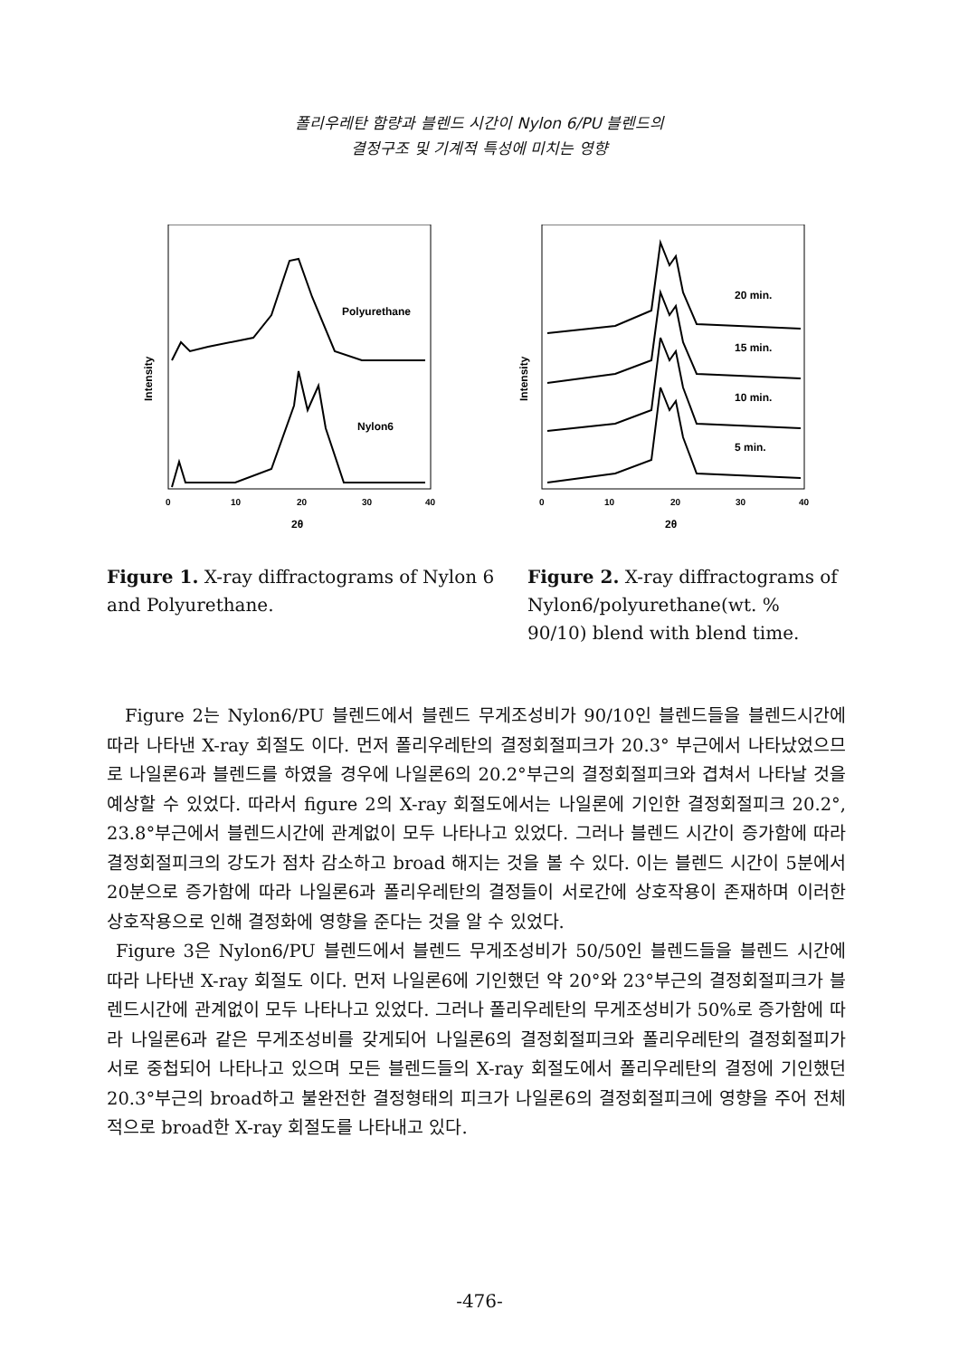폴리우레탄 함량과 블렌드 시간이 Nylon 6/PU 블렌드의
결정구조 및 기계적 특성에 미치는 영향
Polyurethane
Nylon6
Intensity
0
10
20
30
40
2θ
20 min.
15 min.
10 min.
5 min.
Intensity
0
10
20
30
40
2θ
Figure 1. X-ray diffractograms of Nylon 6 and Polyurethane.
Figure 2. X-ray diffractograms of Nylon6/polyurethane(wt. % 90/10) blend with blend time.
Figure 2는 Nylon6/PU 블렌드에서 블렌드 무게조성비가 90/10인 블렌드들을 블렌드시간에 따라 나타낸 X-ray 회절도 이다. 먼저 폴리우레탄의 결정회절피크가 20.3° 부근에서 나타났었으므로 나일론6과 블렌드를 하였을 경우에 나일론6의 20.2°부근의 결정회절피크와 겹쳐서 나타날 것을 예상할 수 있었다. 따라서 figure 2의 X-ray 회절도에서는 나일론에 기인한 결정회절피크 20.2°, 23.8°부근에서 블렌드시간에 관계없이 모두 나타나고 있었다. 그러나 블렌드 시간이 증가함에 따라 결정회절피크의 강도가 점차 감소하고 broad 해지는 것을 볼 수 있다. 이는 블렌드 시간이 5분에서 20분으로 증가함에 따라 나일론6과 폴리우레탄의 결정들이 서로간에 상호작용이 존재하며 이러한 상호작용으로 인해 결정화에 영향을 준다는 것을 알 수 있었다.
Figure 3은 Nylon6/PU 블렌드에서 블렌드 무게조성비가 50/50인 블렌드들을 블렌드 시간에 따라 나타낸 X-ray 회절도 이다. 먼저 나일론6에 기인했던 약 20°와 23°부근의 결정회절피크가 블렌드시간에 관계없이 모두 나타나고 있었다. 그러나 폴리우레탄의 무게조성비가 50%로 증가함에 따라 나일론6과 같은 무게조성비를 갖게되어 나일론6의 결정회절피크와 폴리우레탄의 결정회절피가 서로 중첩되어 나타나고 있으며 모든 블렌드들의 X-ray 회절도에서 폴리우레탄의 결정에 기인했던 20.3°부근의 broad하고 불완전한 결정형태의 피크가 나일론6의 결정회절피크에 영향을 주어 전체적으로 broad한 X-ray 회절도를 나타내고 있다.
-476-